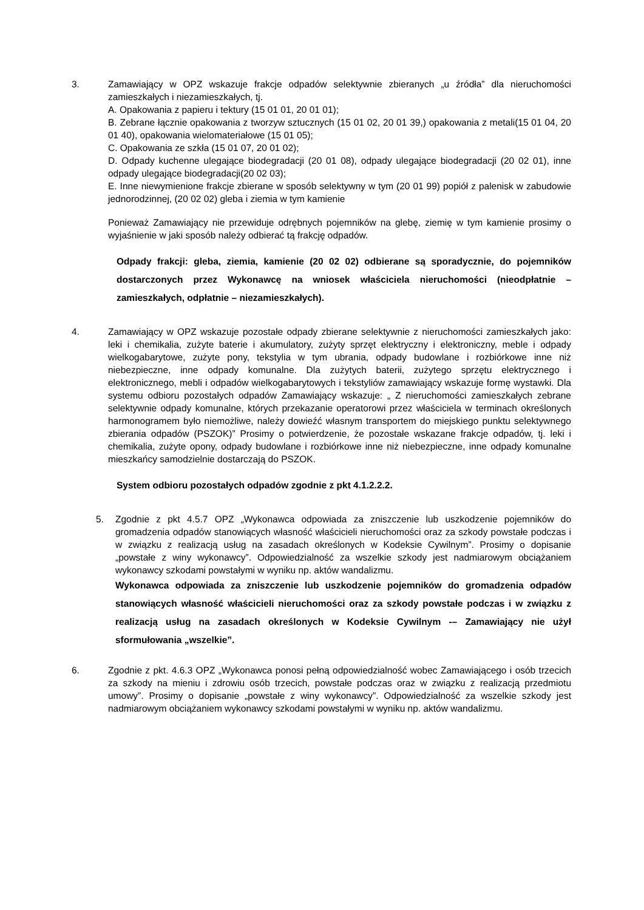3. Zamawiający w OPZ wskazuje frakcje odpadów selektywnie zbieranych „u źródła” dla nieruchomości zamieszkałych i niezamieszkałych, tj.
A. Opakowania z papieru i tektury (15 01 01, 20 01 01);
B. Zebrane łącznie opakowania z tworzyw sztucznych (15 01 02, 20 01 39,) opakowania z metali(15 01 04, 20 01 40), opakowania wielomateriałowe (15 01 05);
C. Opakowania ze szkła (15 01 07, 20 01 02);
D. Odpady kuchenne ulegające biodegradacji (20 01 08), odpady ulegające biodegradacji (20 02 01), inne odpady ulegające biodegradacji(20 02 03);
E. Inne niewymienione frakcje zbierane w sposób selektywny w tym (20 01 99) popiół z palenisk w zabudowie jednorodzinnej, (20 02 02) gleba i ziemia w tym kamienie
Ponieważ Zamawiający nie przewiduje odrębnych pojemników na glebę, ziemię w tym kamienie prosimy o wyjaśnienie w jaki sposób należy odbierać tą frakcję odpadów.
Odpady frakcji: gleba, ziemia, kamienie (20 02 02) odbierane są sporadycznie, do pojemników dostarczonych przez Wykonawcę na wniosek właściciela nieruchomości (nieodpłatnie – zamieszkałych, odpłatnie – niezamieszkałych).
4. Zamawiający w OPZ wskazuje pozostałe odpady zbierane selektywnie z nieruchomości zamieszkałych jako: leki i chemikalia, zużyte baterie i akumulatory, zużyty sprzęt elektryczny i elektroniczny, meble i odpady wielkogabarytowe, zużyte pony, tekstylia w tym ubrania, odpady budowlane i rozbiórkowe inne niż niebezpieczne, inne odpady komunalne. Dla zużytych baterii, zużytego sprzętu elektrycznego i elektronicznego, mebli i odpadów wielkogabarytowych i tekstyliów zamawiający wskazuje formę wystawki. Dla systemu odbioru pozostałych odpadów Zamawiający wskazuje: „ Z nieruchomości zamieszkałych zebrane selektywnie odpady komunalne, których przekazanie operatorowi przez właściciela w terminach określonych harmonogramem było niemożliwe, należy dowieźć własnym transportem do miejskiego punktu selektywnego zbierania odpadów (PSZOK)” Prosimy o potwierdzenie, że pozostałe wskazane frakcje odpadów, tj. leki i chemikalia, zużyte opony, odpady budowlane i rozbiórkowe inne niż niebezpieczne, inne odpady komunalne mieszkańcy samodzielnie dostarczają do PSZOK.
System odbioru pozostałych odpadów zgodnie z pkt 4.1.2.2.2.
5. Zgodnie z pkt 4.5.7 OPZ „Wykonawca odpowiada za zniszczenie lub uszkodzenie pojemników do gromadzenia odpadów stanowiących własność właścicieli nieruchomości oraz za szkody powstałe podczas i w związku z realizacją usług na zasadach określonych w Kodeksie Cywilnym”. Prosimy o dopisanie „powstałe z winy wykonawcy”. Odpowiedzialność za wszelkie szkody jest nadmiarowym obciążaniem wykonawcy szkodami powstałymi w wyniku np. aktów wandalizmu.
Wykonawca odpowiada za zniszczenie lub uszkodzenie pojemników do gromadzenia odpadów stanowiących własność właścicieli nieruchomości oraz za szkody powstałe podczas i w związku z realizacją usług na zasadach określonych w Kodeksie Cywilnym -– Zamawiający nie użył sformułowania „wszelkie”.
6. Zgodnie z pkt. 4.6.3 OPZ „Wykonawca ponosi pełną odpowiedzialność wobec Zamawiającego i osób trzecich za szkody na mieniu i zdrowiu osób trzecich, powstałe podczas oraz w związku z realizacją przedmiotu umowy”. Prosimy o dopisanie „powstałe z winy wykonawcy”. Odpowiedzialność za wszelkie szkody jest nadmiarowym obciążaniem wykonawcy szkodami powstałymi w wyniku np. aktów wandalizmu.